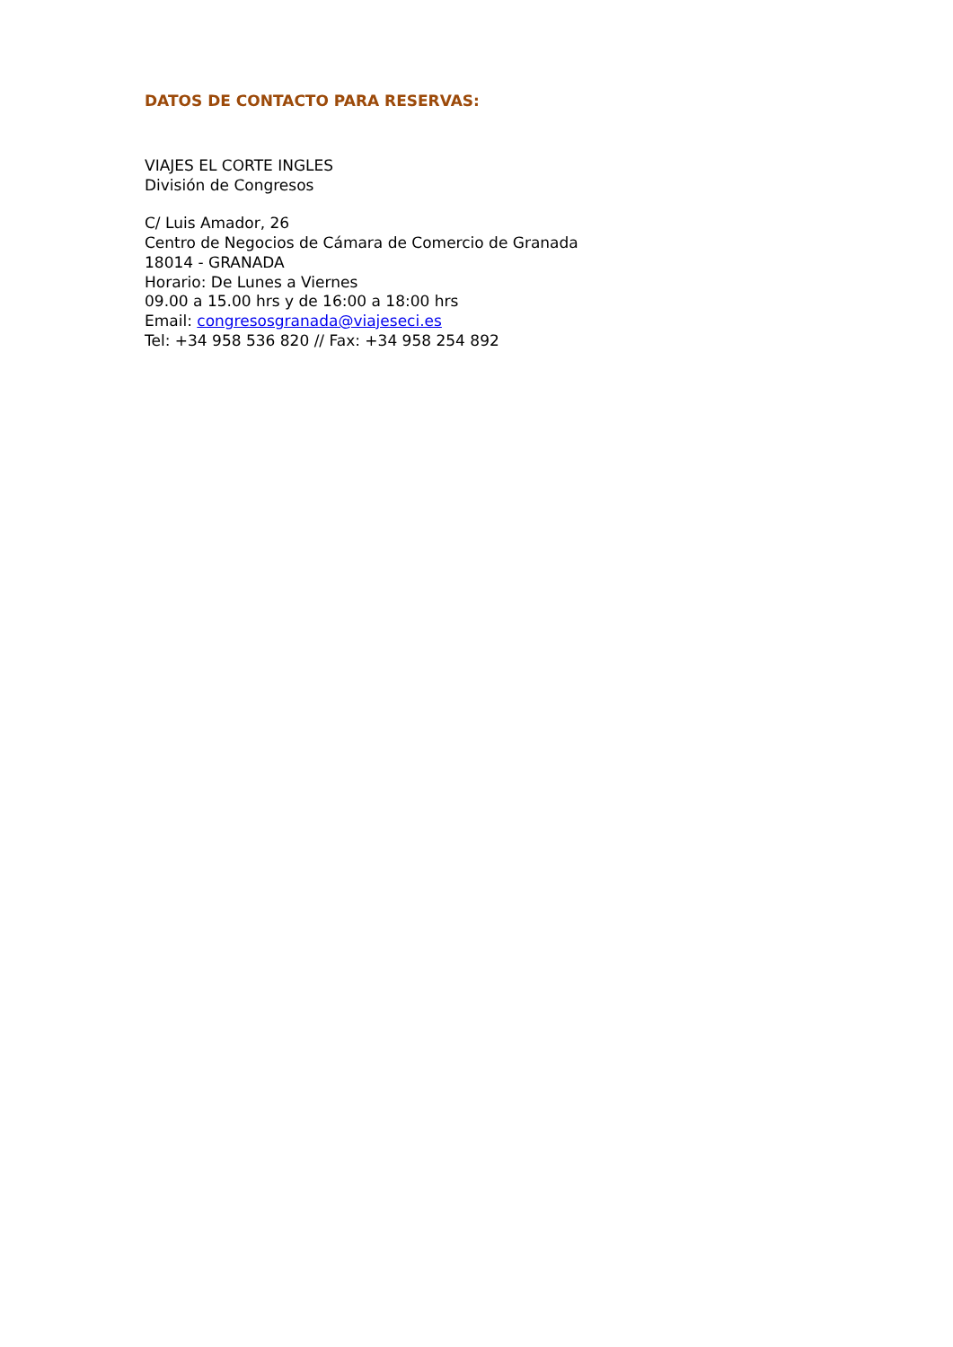DATOS DE CONTACTO PARA RESERVAS:
VIAJES EL CORTE INGLES
División de Congresos
C/ Luis Amador, 26
Centro de Negocios de Cámara de Comercio de Granada
18014 - GRANADA
Horario: De Lunes a Viernes
09.00 a 15.00 hrs y de 16:00 a 18:00 hrs
Email: congresosgranada@viajeseci.es
Tel: +34 958 536 820 // Fax: +34 958 254 892